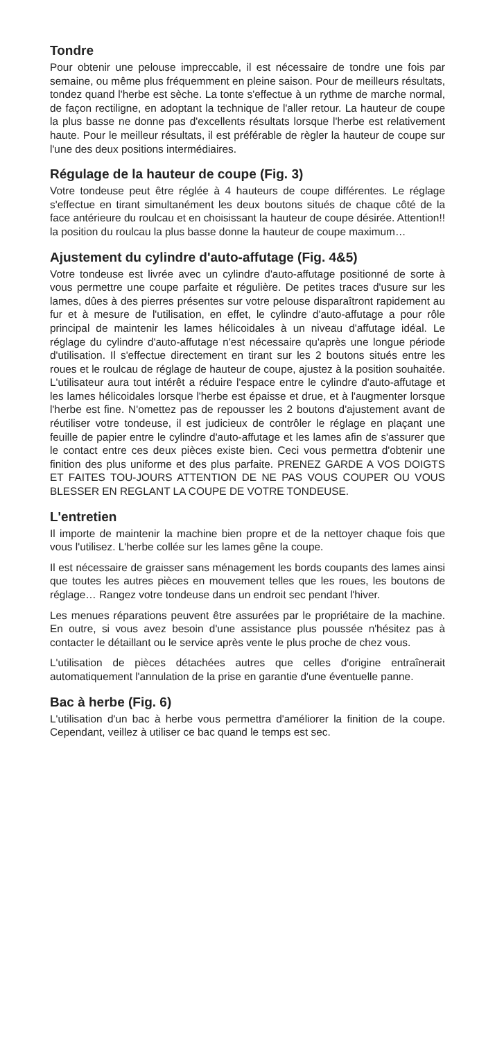Tondre
Pour obtenir une pelouse imprecc­able, il est nécessaire de tondre une fois par semaine, ou même plus fréquemment en pleine saison. Pour de meilleurs résultats, tondez quand l'herbe est sèche. La tonte s'effectue à un rythme de marche normal, de façon rectiligne, en adoptant la technique de l'aller retour. La hauteur de coupe la plus basse ne donne pas d'excellents résultats lorsque l'herbe est relativement haute. Pour le meilleur résultats, il est préférable de règler la hauteur de coupe sur l'une des deux positions intermédiaires.
Régulage de la hauteur de coupe (Fig. 3)
Votre tondeuse peut être réglée à 4 hauteurs de coupe différentes. Le réglage s'effectue en tirant simultanément les deux boutons situés de chaque côté de la face antérieure du roulcau et en choisissant la hauteur de coupe désirée. Attention!! la position du roulcau la plus basse donne la hauteur de coupe maximum…
Ajustement du cylindre d'auto-affutage (Fig. 4&5)
Votre tondeuse est livrée avec un cylindre d'auto-affutage positionné de sorte à vous permettre une coupe parfaite et régulière. De petites traces d'usure sur les lames, dûes à des pierres présentes sur votre pelouse disparaîtront rapidement au fur et à mesure de l'utilisation, en effet, le cylindre d'auto-affutage a pour rôle principal de maintenir les lames hélicoidales à un niveau d'affutage idéal. Le réglage du cylindre d'auto-affutage n'est nécessaire qu'après une longue période d'utilisation. Il s'effectue directement en tirant sur les 2 boutons situés entre les roues et le roulcau de réglage de hauteur de coupe, ajustez à la position souhaitée. L'utilisateur aura tout intérêt a réduire l'espace entre le cylindre d'auto-affutage et les lames hélicoidales lorsque l'herbe est épaisse et drue, et à l'augmenter lorsque l'herbe est fine. N'omettez pas de repousser les 2 boutons d'ajustement avant de réutiliser votre tondeuse, il est judicieux de contrôler le réglage en plaçant une feuille de papier entre le cylindre d'auto-affutage et les lames afin de s'assurer que le contact entre ces deux pièces existe bien. Ceci vous permettra d'obtenir une finition des plus uniforme et des plus parfaite. PRENEZ GARDE A VOS DOIGTS ET FAITES TOU-JOURS ATTENTION DE NE PAS VOUS COUPER OU VOUS BLESSER EN REGLANT LA COUPE DE VOTRE TONDEUSE.
L'entretien
Il importe de maintenir la machine bien propre et de la nettoyer chaque fois que vous l'utilisez. L'herbe collée sur les lames gêne la coupe.
Il est nécessaire de graisser sans ménagement les bords coupants des lames ainsi que toutes les autres pièces en mouvement telles que les roues, les boutons de réglage… Rangez votre tondeuse dans un endroit sec pendant l'hiver.
Les menues réparations peuvent être assurées par le propriétaire de la machine. En outre, si vous avez besoin d'une assistance plus poussée n'hésitez pas à contacter le détaillant ou le service après vente le plus proche de chez vous.
L'utilisation de pièces détachées autres que celles d'origine entraînerait automatiquement l'annulation de la prise en garantie d'une éventuelle panne.
Bac à herbe (Fig. 6)
L'utilisation d'un bac à herbe vous permettra d'améliorer la finition de la coupe. Cependant, veillez à utiliser ce bac quand le temps est sec.